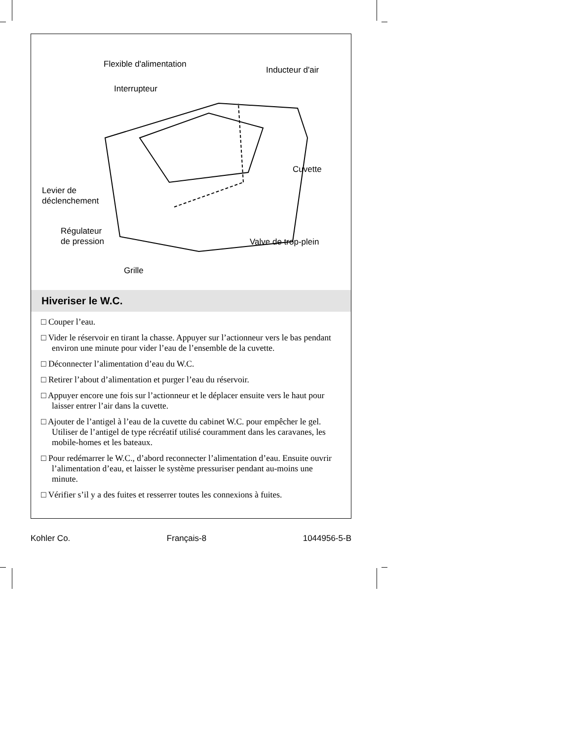Flexible d'alimentation
Inducteur d'air
Interrupteur
Cuvette
Levier de
déclenchement
Régulateur
de pression
Valve de trop-plein
Grille
Hiveriser le W.C.
□ Couper l’eau.
□ Vider le réservoir en tirant la chasse. Appuyer sur l’actionneur vers le bas pendant environ une minute pour vider l’eau de l’ensemble de la cuvette.
□ Déconnecter l’alimentation d’eau du W.C.
□ Retirer l’about d’alimentation et purger l’eau du réservoir.
□ Appuyer encore une fois sur l’actionneur et le déplacer ensuite vers le haut pour laisser entrer l’air dans la cuvette.
□ Ajouter de l’antigel à l’eau de la cuvette du cabinet W.C. pour empêcher le gel. Utiliser de l’antigel de type récréatif utilisé couramment dans les caravanes, les mobile-homes et les bateaux.
□ Pour redémarrer le W.C., d’abord reconnecter l’alimentation d’eau. Ensuite ouvrir l’alimentation d’eau, et laisser le système pressuriser pendant au-moins une minute.
□ Vérifier s’il y a des fuites et resserrer toutes les connexions à fuites.
Kohler Co. Français-8 1044956-5-B